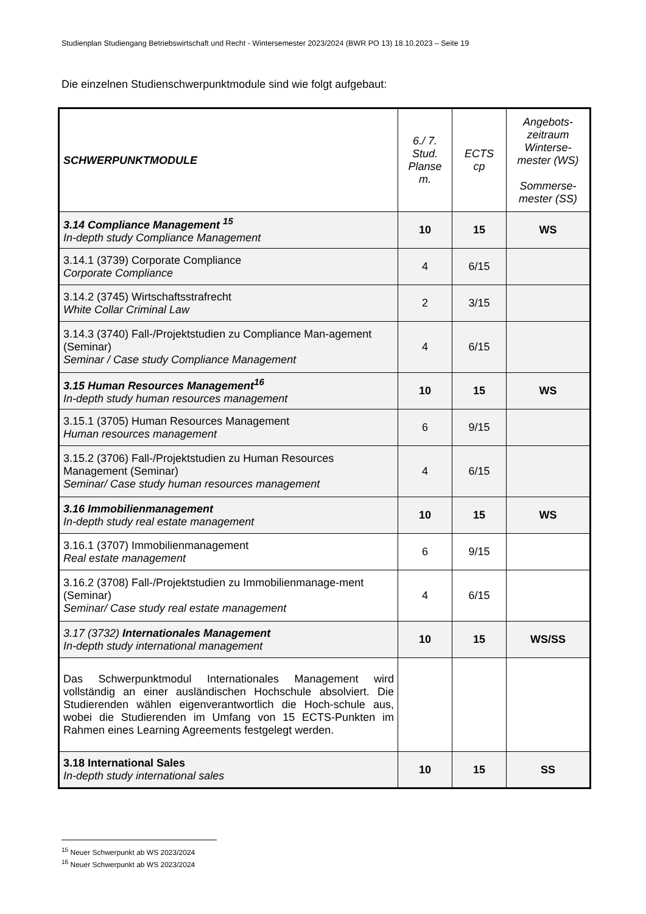Studienplan Studiengang Betriebswirtschaft und Recht - Wintersemester 2023/2024 (BWR PO 13) 18.10.2023 – Seite 19
Die einzelnen Studienschwerpunktmodule sind wie folgt aufgebaut:
| SCHWERPUNKTMODULE | 6./ 7. Stud. Planse m. | ECTS cp | Angebots- zeitraum Winterse- mester (WS) Sommerse- mester (SS) |
| --- | --- | --- | --- |
| 3.14 Compliance Management <sup>15</sup> In-depth study Compliance Management | 10 | 15 | WS |
| 3.14.1 (3739) Corporate Compliance Corporate Compliance | 4 | 6/15 | |
| 3.14.2 (3745) Wirtschaftsstrafrecht White Collar Criminal Law | 2 | 3/15 | |
| 3.14.3 (3740) Fall-/Projektstudien zu Compliance Man-agement (Seminar) Seminar / Case study Compliance Management | 4 | 6/15 | |
| 3.15 Human Resources Management<sup>16</sup> In-depth study human resources management | 10 | 15 | WS |
| 3.15.1 (3705) Human Resources Management Human resources management | 6 | 9/15 | |
| 3.15.2 (3706) Fall-/Projektstudien zu Human Resources Management (Seminar) Seminar/ Case study human resources management | 4 | 6/15 | |
| 3.16 Immobilienmanagement In-depth study real estate management | 10 | 15 | WS |
| 3.16.1 (3707) Immobilienmanagement Real estate management | 6 | 9/15 | |
| 3.16.2 (3708) Fall-/Projektstudien zu Immobilienmanage-ment (Seminar) Seminar/ Case study real estate management | 4 | 6/15 | |
| 3.17 (3732) Internationales Management In-depth study international management | 10 | 15 | WS/SS |
| Das Schwerpunktmodul Internationales Management wird vollständig an einer ausländischen Hochschule absolviert. Die Studierenden wählen eigenverantwortlich die Hoch-schule aus, wobei die Studierenden im Umfang von 15 ECTS-Punkten im Rahmen eines Learning Agreements festgelegt werden. | | | |
| 3.18 International Sales In-depth study international sales | 10 | 15 | SS |
<sup>15</sup> Neuer Schwerpunkt ab WS 2023/2024
<sup>16</sup> Neuer Schwerpunkt ab WS 2023/2024